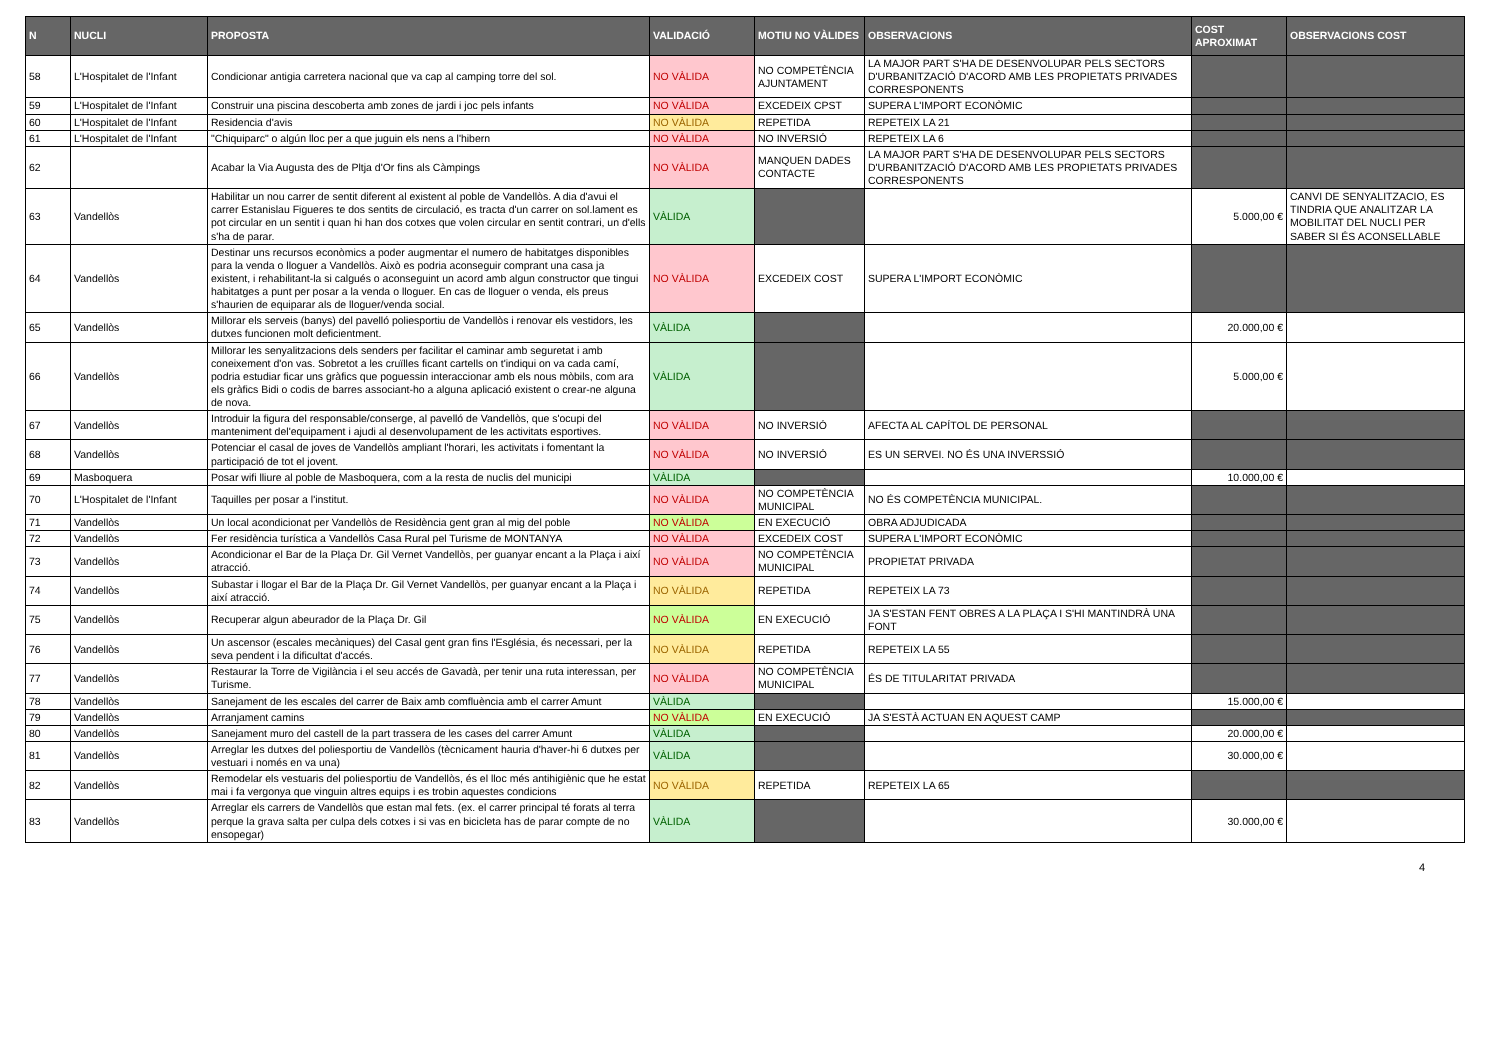| N | NUCLI | PROPOSTA | VALIDACIÓ | MOTIU NO VÀLIDES | OBSERVACIONS | COST APROXIMAT | OBSERVACIONS COST |
| --- | --- | --- | --- | --- | --- | --- | --- |
| 58 | L'Hospitalet de l'Infant | Condicionar antigia carretera nacional que va cap al camping torre del sol. | NO VÀLIDA | NO COMPETÈNCIA AJUNTAMENT | LA MAJOR PART S'HA DE DESENVOLUPAR PELS SECTORS D'URBANITZACIÓ D'ACORD AMB LES PROPIETATS PRIVADES CORRESPONENTS | | |
| 59 | L'Hospitalet de l'Infant | Construir una piscina descoberta amb zones de jardi i joc pels infants | NO VÀLIDA | EXCEDEIX CPST | SUPERA L'IMPORT ECONÒMIC | | |
| 60 | L'Hospitalet de l'Infant | Residencia d'avis | NO VÀLIDA | REPETIDA | REPETEIX LA 21 | | |
| 61 | L'Hospitalet de l'Infant | "Chiquiparc" o algún lloc per a que juguin els nens a l'hibern | NO VÀLIDA | NO INVERSIÓ | REPETEIX LA 6 | | |
| 62 | | Acabar la Via Augusta des de Pltja d'Or fins als Càmpings | NO VÀLIDA | MANQUEN DADES CONTACTE | LA MAJOR PART S'HA DE DESENVOLUPAR PELS SECTORS D'URBANITZACIÓ D'ACORD AMB LES PROPIETATS PRIVADES CORRESPONENTS | | |
| 63 | Vandellòs | Habilitar un nou carrer de sentit diferent al existent al poble de Vandellòs. A dia d'avui el carrer Estanislau Figueres te dos sentits de circulació, es tracta d'un carrer on sol.lament es pot circular en un sentit i quan hi han dos cotxes que volen circular en sentit contrari, un d'ells s'ha de parar. | VÀLIDA | | | 5.000,00 € | CANVI DE SENYALITZACIO, ES TINDRIA QUE ANALITZAR LA MOBILITAT DEL NUCLI PER SABER SI ÉS ACONSELLABLE |
| 64 | Vandellòs | Destinar uns recursos econòmics a poder augmentar el numero de habitatges disponibles para la venda o lloguer a Vandellòs. Això es podria aconseguir comprant una casa ja existent, i rehabilitant-la si calgués o aconseguint un acord amb algun constructor que tingui habitatges a punt per posar a la venda o lloguer. En cas de lloguer o venda, els preus s'haurien de equiparar als de lloguer/venda social. | NO VÀLIDA | EXCEDEIX COST | SUPERA L'IMPORT ECONÒMIC | | |
| 65 | Vandellòs | Millorar els serveis (banys) del pavelló poliesportiu de Vandellòs i renovar els vestidors, les dutxes funcionen molt deficientment. | VÀLIDA | | | 20.000,00 € | |
| 66 | Vandellòs | Millorar les senyalitzacions dels senders per facilitar el caminar amb seguretat i amb coneixement d'on vas. Sobretot a les cruïlles ficant cartells on t'indiqui on va cada camí, podria estudiar ficar uns gràfics que poguessin interaccionar amb els nous mòbils, com ara els gràfics Bidi o codis de barres associant-ho a alguna aplicació existent o crear-ne alguna de nova. | VÀLIDA | | | 5.000,00 € | |
| 67 | Vandellòs | Introduir la figura del responsable/conserge, al pavelló de Vandellòs, que s'ocupi del manteniment del'equipament i ajudi al desenvolupament de les activitats esportives. | NO VÀLIDA | NO INVERSIÓ | AFECTA AL CAPÍTOL DE PERSONAL | | |
| 68 | Vandellòs | Potenciar el casal de joves de Vandellòs ampliant l'horari, les activitats i fomentant la participació de tot el jovent. | NO VÀLIDA | NO INVERSIÓ | ES UN SERVEI. NO ÉS UNA INVERSSIÓ | | |
| 69 | Masboquera | Posar wifi lliure al poble de Masboquera, com a la resta de nuclis del municipi | VÀLIDA | | | 10.000,00 € | |
| 70 | L'Hospitalet de l'Infant | Taquilles per posar a l'institut. | NO VÀLIDA | NO COMPETÈNCIA MUNICIPAL | NO ÉS COMPETÈNCIA MUNICIPAL. | | |
| 71 | Vandellòs | Un local acondicionat per Vandellòs de Residència gent gran al mig del poble | NO VÀLIDA | EN EXECUCIÓ | OBRA ADJUDICADA | | |
| 72 | Vandellòs | Fer residència turística a Vandellòs Casa Rural pel Turisme de MONTANYA | NO VÀLIDA | EXCEDEIX COST | SUPERA L'IMPORT ECONÒMIC | | |
| 73 | Vandellòs | Acondicionar el Bar de la Plaça Dr. Gil Vernet Vandellòs, per guanyar encant a la Plaça i així atracció. | NO VÀLIDA | NO COMPETÈNCIA MUNICIPAL | PROPIETAT PRIVADA | | |
| 74 | Vandellòs | Subastar i llogar el Bar de la Plaça Dr. Gil Vernet Vandellòs, per guanyar encant a la Plaça i així atracció. | NO VÀLIDA | REPETIDA | REPETEIX LA 73 | | |
| 75 | Vandellòs | Recuperar algun abeurador de la Plaça Dr. Gil | NO VÀLIDA | EN EXECUCIÓ | JA S'ESTAN FENT OBRES A LA PLAÇA I S'HI MANTINDRÀ UNA FONT | | |
| 76 | Vandellòs | Un ascensor (escales mecàniques) del Casal gent gran fins l'Església, és necessari, per la seva pendent i la dificultat d'accés. | NO VÀLIDA | REPETIDA | REPETEIX LA 55 | | |
| 77 | Vandellòs | Restaurar la Torre de Vigilància i el seu accés de Gavadà, per tenir una ruta interessan, per Turisme. | NO VÀLIDA | NO COMPETÈNCIA MUNICIPAL | ÉS DE TITULARITAT PRIVADA | | |
| 78 | Vandellòs | Sanejament de les escales del carrer de Baix amb comfluència amb el carrer Amunt | VÀLIDA | | | 15.000,00 € | |
| 79 | Vandellòs | Arranjament camins | NO VÀLIDA | EN EXECUCIÓ | JA S'ESTÀ ACTUAN EN AQUEST CAMP | | |
| 80 | Vandellòs | Sanejament muro del castell de la part trassera de les cases del carrer Amunt | VÀLIDA | | | 20.000,00 € | |
| 81 | Vandellòs | Arreglar les dutxes del poliesportiu de Vandellòs (tècnicament hauria d'haver-hi 6 dutxes per vestuari i només en va una) | VÀLIDA | | | 30.000,00 € | |
| 82 | Vandellòs | Remodelar els vestuaris del poliesportiu de Vandellòs, és el lloc més antihigiènic que he estat mai i fa vergonya que vinguin altres equips i es trobin aquestes condicions | NO VÀLIDA | REPETIDA | REPETEIX LA 65 | | |
| 83 | Vandellòs | Arreglar els carrers de Vandellòs que estan mal fets. (ex. el carrer principal té forats al terra perque la grava salta per culpa dels cotxes i si vas en bicicleta has de parar compte de no ensopegar) | VÀLIDA | | | 30.000,00 € | |
4